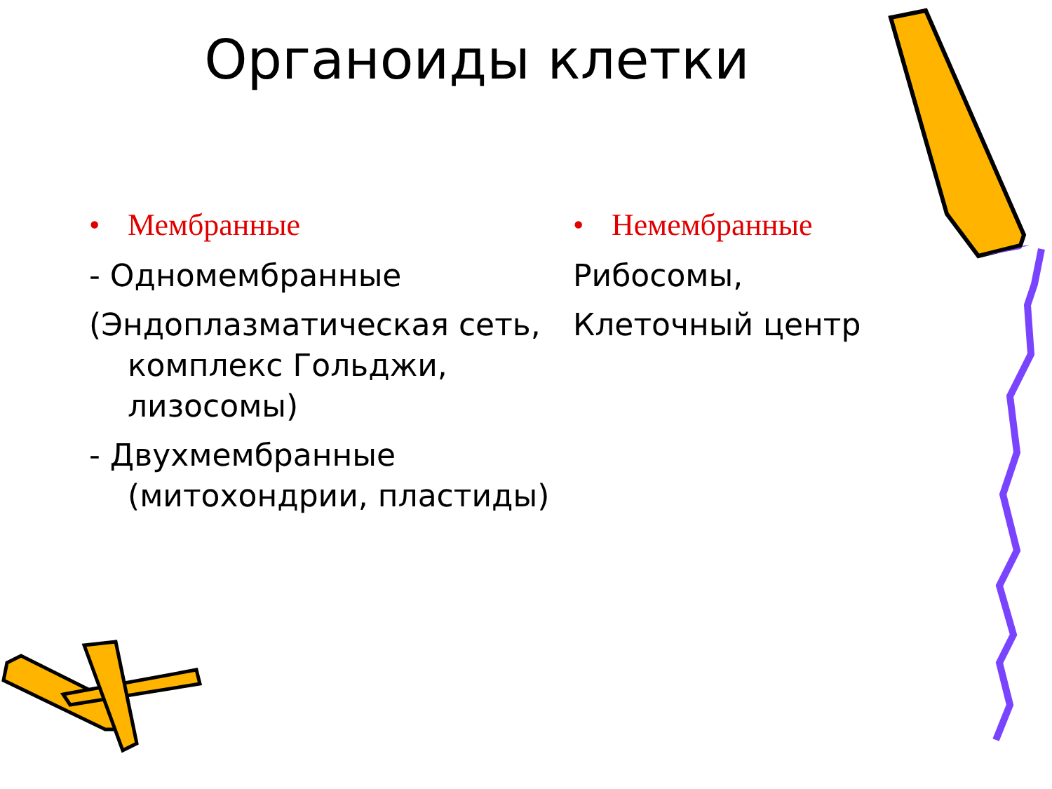Органоиды клетки
• Мембранные
- Одномембранные
(Эндоплазматическая сеть, комплекс Гольджи, лизосомы)
- Двухмембранные (митохондрии, пластиды)
• Немембранные
Рибосомы,
Клеточный центр